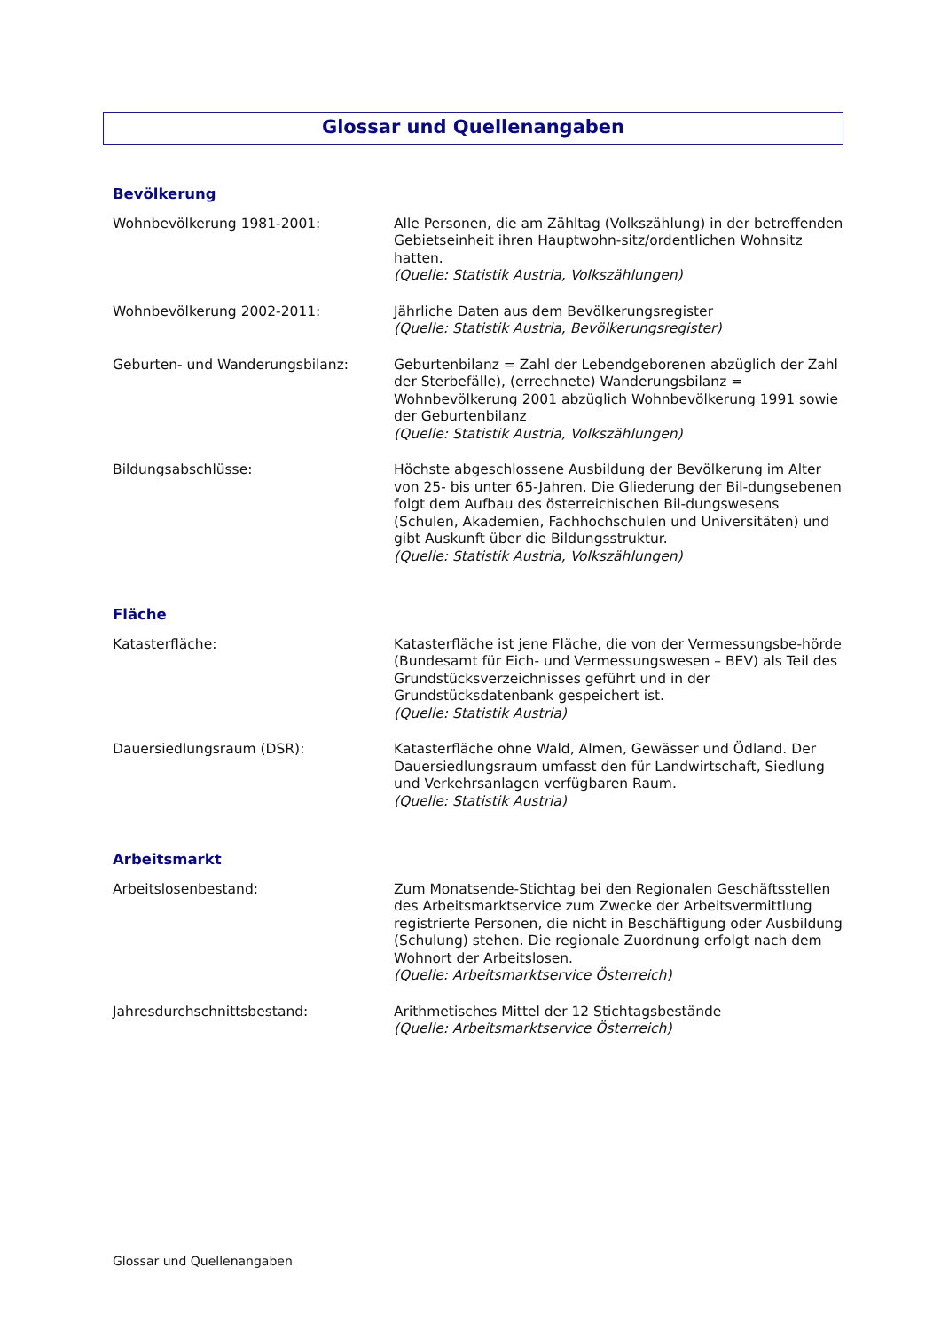Glossar und Quellenangaben
Bevölkerung
Wohnbevölkerung 1981-2001: Alle Personen, die am Zähltag (Volkszählung) in der betreffenden Gebietseinheit ihren Hauptwohn-sitz/ordentlichen Wohnsitz hatten.
(Quelle: Statistik Austria, Volkszählungen)
Wohnbevölkerung 2002-2011: Jährliche Daten aus dem Bevölkerungsregister
(Quelle: Statistik Austria, Bevölkerungsregister)
Geburten- und Wanderungsbilanz: Geburtenbilanz = Zahl der Lebendgeborenen abzüglich der Zahl der Sterbefälle), (errechnete) Wanderungsbilanz = Wohnbevölkerung 2001 abzüglich Wohnbevölkerung 1991 sowie der Geburtenbilanz
(Quelle: Statistik Austria, Volkszählungen)
Bildungsabschlüsse: Höchste abgeschlossene Ausbildung der Bevölkerung im Alter von 25- bis unter 65-Jahren. Die Gliederung der Bil-dungsebenen folgt dem Aufbau des österreichischen Bil-dungswesens (Schulen, Akademien, Fachhochschulen und Universitäten) und gibt Auskunft über die Bildungsstruktur.
(Quelle: Statistik Austria, Volkszählungen)
Fläche
Katasterfläche: Katasterfläche ist jene Fläche, die von der Vermessungsbe-hörde (Bundesamt für Eich- und Vermessungswesen – BEV) als Teil des Grundstücksverzeichnisses geführt und in der Grundstücksdatenbank gespeichert ist.
(Quelle: Statistik Austria)
Dauersiedlungsraum (DSR): Katasterfläche ohne Wald, Almen, Gewässer und Ödland. Der Dauersiedlungsraum umfasst den für Landwirtschaft, Siedlung und Verkehrsanlagen verfügbaren Raum.
(Quelle: Statistik Austria)
Arbeitsmarkt
Arbeitslosenbestand: Zum Monatsende-Stichtag bei den Regionalen Geschäftsstellen des Arbeitsmarktservice zum Zwecke der Arbeitsvermittlung registrierte Personen, die nicht in Beschäftigung oder Ausbildung (Schulung) stehen. Die regionale Zuordnung erfolgt nach dem Wohnort der Arbeitslosen.
(Quelle: Arbeitsmarktservice Österreich)
Jahresdurchschnittsbestand: Arithmetisches Mittel der 12 Stichtagsbestände
(Quelle: Arbeitsmarktservice Österreich)
Glossar und Quellenangaben